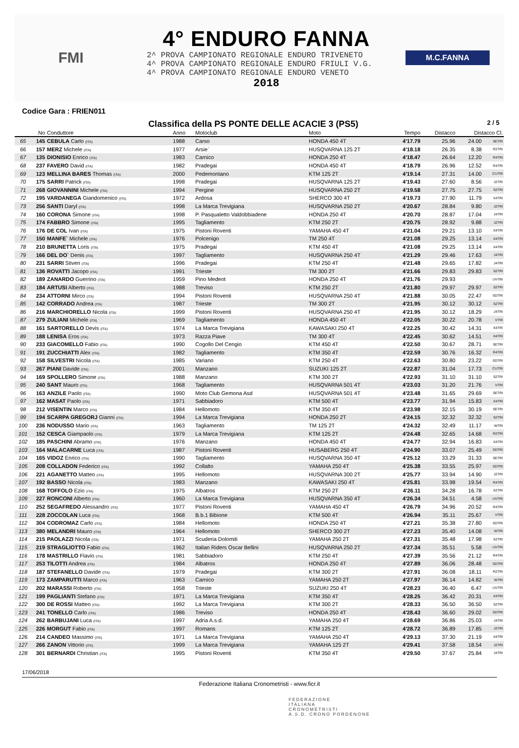FMI
4° ENDURO FANNA
2^ PROVA CAMPIONATO REGIONALE ENDURO TRIVENETO
4^ PROVA CAMPIONATO REGIONALE ENDURO FRIULI V.G.
4^ PROVA CAMPIONATO REGIONALE ENDURO VENETO
2018
M.C.FANNA
Codice Gara : FRIEN011
Classifica della PS PONTE DELLE ACACIE 3 (PS5) 2 / 5
| | No | Conduttore | Anno | Motoclub | Moto | Tempo | Distacco | Distacco Cl. | |
| --- | --- | --- | --- | --- | --- | --- | --- | --- | --- |
| 65 | 145 | CEBULA Carlo (ITA) | 1988 | Carso | HONDA 450 4T | 4'17.79 | 25.96 | 24.00 | SETRI |
| 66 | 157 | MERZ Michele (ITA) | 1977 | Arsie` | HUSQVARNA 125 2T | 4'18.18 | 26.35 | 8.38 | R2TRI |
| 67 | 135 | DIONISIO Enrico (ITA) | 1983 | Carnico | HONDA 250 4T | 4'18.47 | 26.64 | 12.20 | R4TRI |
| 68 | 237 | FAVERO David (ITA) | 1982 | Pradegai | HONDA 450 4T | 4'18.79 | 26.96 | 12.52 | R4TRI |
| 69 | 123 | MELLINA BARES Thomas (ITA) | 2000 | Pedemontano | KTM 125 2T | 4'19.14 | 27.31 | 14.00 | CUTRI |
| 70 | 175 | SARRI Patrick (ITA) | 1998 | Pradegai | HUSQVARNA 125 2T | 4'19.43 | 27.60 | 8.56 | J2TRI |
| 71 | 268 | GIOVANNINI Michele (ITA) | 1994 | Pergine | HUSQVARNA 250 2T | 4'19.58 | 27.75 | 27.75 | S2TRI |
| 72 | 195 | VARDANEGA Giandomenico (ITA) | 1972 | Ardosa | SHERCO 300 4T | 4'19.73 | 27.90 | 11.79 | X4TRI |
| 73 | 256 | SANTI Daryl (ITA) | 1998 | La Marca Trevigiana | HUSQVARNA 250 2T | 4'20.67 | 28.84 | 9.80 | J2TRI |
| 74 | 160 | CORONA Simone (ITA) | 1998 | P. Pasqualetto Valdobbiadene | HONDA 250 4T | 4'20.70 | 28.87 | 17.04 | J4TRI |
| 75 | 174 | FABBRO Simone (ITA) | 1995 | Tagliamento | KTM 250 2T | 4'20.75 | 28.92 | 9.88 | J2TRI |
| 76 | 176 | DE COL Ivan (ITA) | 1975 | Pistoni Roventi | YAMAHA 450 4T | 4'21.04 | 29.21 | 13.10 | X4TRI |
| 77 | 150 | MANFE` Michele (ITA) | 1976 | Polcenigo | TM 250 4T | 4'21.08 | 29.25 | 13.14 | X4TRI |
| 78 | 210 | BRUNETTA Loris (ITA) | 1975 | Pradegai | KTM 450 4T | 4'21.08 | 29.25 | 13.14 | X4TRI |
| 79 | 166 | DEL DO` Denis (ITA) | 1997 | Tagliamento | HUSQVARNA 250 4T | 4'21.29 | 29.46 | 17.63 | J4TRI |
| 80 | 231 | SARRI Stiven (ITA) | 1996 | Pradegai | KTM 250 4T | 4'21.48 | 29.65 | 17.82 | J4TRI |
| 81 | 136 | ROVATTI Jacopo (ITA) | 1991 | Trieste | TM 300 2T | 4'21.66 | 29.83 | 29.83 | S2TRI |
| 82 | 189 | ZANARDO Guerrino (ITA) | 1959 | Pino Medeot | HONDA 250 4T | 4'21.76 | 29.93 | | UVTRI |
| 83 | 184 | ARTUSI Alberto (ITA) | 1988 | Treviso | KTM 250 2T | 4'21.80 | 29.97 | 29.97 | S2TRI |
| 84 | 234 | ATTORNI Mirco (ITA) | 1994 | Pistoni Roventi | HUSQVARNA 250 4T | 4'21.88 | 30.05 | 22.47 | SDTRI |
| 85 | 142 | CORRADO Andrea (ITA) | 1987 | Trieste | TM 300 2T | 4'21.95 | 30.12 | 30.12 | S2TRI |
| 86 | 216 | MARCHIORELLO Nicola (ITA) | 1999 | Pistoni Roventi | HUSQVARNA 250 4T | 4'21.95 | 30.12 | 18.29 | J4TRI |
| 87 | 279 | ZULIANI Michele (ITA) | 1969 | Tagliamento | HONDA 450 4T | 4'22.05 | 30.22 | 20.78 | VTRI |
| 88 | 161 | SARTORELLO Devis (ITA) | 1974 | La Marca Trevigiana | KAWASAKI 250 4T | 4'22.25 | 30.42 | 14.31 | X4TRI |
| 89 | 188 | LENISA Eros (ITA) | 1973 | Razza Piave | TM 300 4T | 4'22.45 | 30.62 | 14.51 | X4TRI |
| 90 | 233 | GIACOMELLO Fabio (ITA) | 1990 | Cogollo Del Cengio | KTM 450 4T | 4'22.50 | 30.67 | 28.71 | SETRI |
| 91 | 191 | ZUCCHIATTI Alex (ITA) | 1982 | Tagliamento | KTM 350 4T | 4'22.59 | 30.76 | 16.32 | R4TRI |
| 92 | 158 | SILVESTRI Nicola (ITA) | 1985 | Variano | KTM 250 4T | 4'22.63 | 30.80 | 23.22 | SDTRI |
| 93 | 267 | PIANI Davide (ITA) | 2001 | Manzano | SUZUKI 125 2T | 4'22.87 | 31.04 | 17.73 | CUTRI |
| 94 | 169 | SPOLLERO Simone (ITA) | 1988 | Manzano | KTM 300 2T | 4'22.93 | 31.10 | 31.10 | S2TRI |
| 95 | 240 | SANT Mauro (ITA) | 1968 | Tagliamento | HUSQVARNA 501 4T | 4'23.03 | 31.20 | 21.76 | VTRI |
| 96 | 163 | ANZILE Paolo (ITA) | 1990 | Moto Club Gemona Asd | HUSQVARNA 501 4T | 4'23.48 | 31.65 | 29.69 | SETRI |
| 97 | 162 | MASAT Paolo (ITA) | 1971 | Sabbiadoro | KTM 500 4T | 4'23.77 | 31.94 | 15.83 | X4TRI |
| 98 | 212 | VISENTIN Marco (ITA) | 1984 | Hellomoto | KTM 350 4T | 4'23.98 | 32.15 | 30.19 | SETRI |
| 99 | 194 | SCARPA GREGORJ Gianni (ITA) | 1994 | La Marca Trevigiana | HONDA 250 2T | 4'24.15 | 32.32 | 32.32 | S2TRI |
| 100 | 236 | NODUSSO Mario (ITA) | 1963 | Tagliamento | TM 125 2T | 4'24.32 | 32.49 | 11.17 | WTRI |
| 101 | 152 | CESCA Giampaolo (ITA) | 1979 | La Marca Trevigiana | KTM 125 2T | 4'24.48 | 32.65 | 14.68 | R2TRI |
| 102 | 185 | PASCHINI Abramo (ITA) | 1976 | Manzano | HONDA 450 4T | 4'24.77 | 32.94 | 16.83 | X4TRI |
| 103 | 164 | MALACARNE Luca (ITA) | 1987 | Pistoni Roventi | HUSABERG 250 4T | 4'24.90 | 33.07 | 25.49 | SDTRI |
| 104 | 165 | VIDOZ Enrico (ITA) | 1990 | Tagliamento | HUSQVARNA 350 4T | 4'25.12 | 33.29 | 31.33 | SETRI |
| 105 | 208 | COLLADON Federico (ITA) | 1992 | Collalto | YAMAHA 250 4T | 4'25.38 | 33.55 | 25.97 | SDTRI |
| 106 | 221 | AGANETTO Matteo (ITA) | 1995 | Hellomoto | HUSQVARNA 300 2T | 4'25.77 | 33.94 | 14.90 | J2TRI |
| 107 | 192 | BASSO Nicola (ITA) | 1983 | Manzano | KAWASAKI 250 4T | 4'25.81 | 33.98 | 19.54 | R4TRI |
| 108 | 168 | TOFFOLO Ezio (ITA) | 1975 | Albatros | KTM 250 2T | 4'26.11 | 34.28 | 16.78 | X2TRI |
| 109 | 227 | RONCONI Alberto (ITA) | 1960 | La Marca Trevigiana | HUSQVARNA 350 4T | 4'26.34 | 34.51 | 4.58 | UVTRI |
| 110 | 252 | SEGAFREDO Alessandro (ITA) | 1977 | Pistoni Roventi | YAMAHA 450 4T | 4'26.79 | 34.96 | 20.52 | R4TRI |
| 111 | 228 | ZOCCOLAN Luca (ITA) | 1968 | B.b.1 Bibione | KTM 500 4T | 4'26.94 | 35.11 | 25.67 | VTRI |
| 112 | 304 | CODROMAZ Carlo (ITA) | 1984 | Hellomoto | HONDA 250 4T | 4'27.21 | 35.38 | 27.80 | SDTRI |
| 113 | 380 | MELANDRI Mauro (ITA) | 1964 | Hellomoto | SHERCO 300 2T | 4'27.23 | 35.40 | 14.08 | WTRI |
| 114 | 215 | PAOLAZZI Nicola (ITA) | 1971 | Scuderia Dolomiti | YAMAHA 250 2T | 4'27.31 | 35.48 | 17.98 | X2TRI |
| 115 | 219 | STRAGLIOTTO Fabio (ITA) | 1962 | Italian Riders Oscar Bellini | HUSQVARNA 250 2T | 4'27.34 | 35.51 | 5.58 | UVTRI |
| 116 | 178 | MASTRILLO Flavio (ITA) | 1981 | Sabbiadoro | KTM 250 4T | 4'27.39 | 35.56 | 21.12 | R4TRI |
| 117 | 253 | TILOTTI Andrea (ITA) | 1984 | Albatros | HONDA 250 4T | 4'27.89 | 36.06 | 28.48 | SDTRI |
| 118 | 187 | STEFANELLO Davide (ITA) | 1979 | Pradegai | KTM 300 2T | 4'27.91 | 36.08 | 18.11 | R2TRI |
| 119 | 173 | ZAMPARUTTI Marco (ITA) | 1963 | Carnico | YAMAHA 250 2T | 4'27.97 | 36.14 | 14.82 | WTRI |
| 120 | 202 | MARASSI Roberto (ITA) | 1958 | Trieste | SUZUKI 250 4T | 4'28.23 | 36.40 | 6.47 | UVTRI |
| 121 | 199 | PAGLIANTI Stefano (ITA) | 1971 | La Marca Trevigiana | KTM 350 4T | 4'28.25 | 36.42 | 20.31 | X4TRI |
| 122 | 300 | DE ROSSI Matteo (ITA) | 1992 | La Marca Trevigiana | KTM 300 2T | 4'28.33 | 36.50 | 36.50 | S2TRI |
| 123 | 241 | TONELLO Carlo (ITA) | 1986 | Treviso | HONDA 250 4T | 4'28.43 | 36.60 | 29.02 | SDTRI |
| 124 | 262 | BARBUJANI Luca (ITA) | 1997 | Adria A.s.d. | YAMAHA 250 4T | 4'28.69 | 36.86 | 25.03 | J4TRI |
| 125 | 226 | MORGUT Fabio (ITA) | 1997 | Romans | KTM 125 2T | 4'28.72 | 36.89 | 17.85 | J2TRI |
| 126 | 214 | CANDEO Massimo (ITA) | 1971 | La Marca Trevigiana | YAMAHA 250 4T | 4'29.13 | 37.30 | 21.19 | X4TRI |
| 127 | 266 | ZANON Vittorio (ITA) | 1999 | La Marca Trevigiana | YAMAHA 125 2T | 4'29.41 | 37.58 | 18.54 | J2TRI |
| 128 | 301 | BERNARDI Christian (ITA) | 1995 | Pistoni Roventi | KTM 350 4T | 4'29.50 | 37.67 | 25.84 | J4TRI |
17/06/2018
Federazione Italiana Cronometristi - www.ficr.it
FEDERAZIONE
ITALIANA
CRONOMETRISTI
A.S.D. CRONO PORDENONE